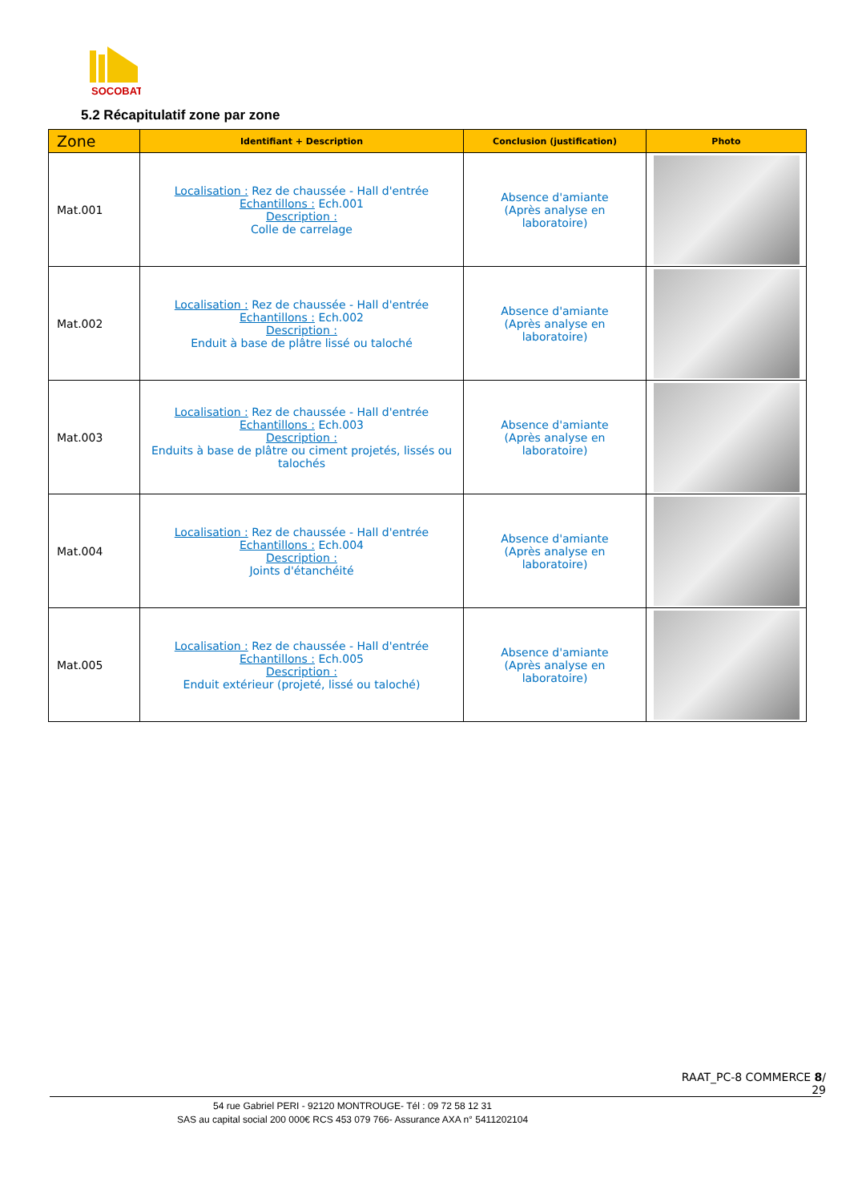SOCOBAT
5.2 Récapitulatif zone par zone
| Zone | Identifiant + Description | Conclusion (justification) | Photo |
| --- | --- | --- | --- |
| Mat.001 | Localisation : Rez de chaussée - Hall d'entrée Echantillons : Ech.001 Description : Colle de carrelage | Absence d'amiante (Après analyse en laboratoire) | |
| Mat.002 | Localisation : Rez de chaussée - Hall d'entrée Echantillons : Ech.002 Description : Enduit à base de plâtre lissé ou taloché | Absence d'amiante (Après analyse en laboratoire) | |
| Mat.003 | Localisation : Rez de chaussée - Hall d'entrée Echantillons : Ech.003 Description : Enduits à base de plâtre ou ciment projetés, lissés ou talochés | Absence d'amiante (Après analyse en laboratoire) | |
| Mat.004 | Localisation : Rez de chaussée - Hall d'entrée Echantillons : Ech.004 Description : Joints d'étanchéité | Absence d'amiante (Après analyse en laboratoire) | |
| Mat.005 | Localisation : Rez de chaussée - Hall d'entrée Echantillons : Ech.005 Description : Enduit extérieur (projeté, lissé ou taloché) | Absence d'amiante (Après analyse en laboratoire) | |
RAAT_PC-8 COMMERCE 8/
29
54 rue Gabriel PERI - 92120 MONTROUGE- Tél : 09 72 58 12 31
SAS au capital social 200 000€ RCS 453 079 766- Assurance AXA n° 5411202104